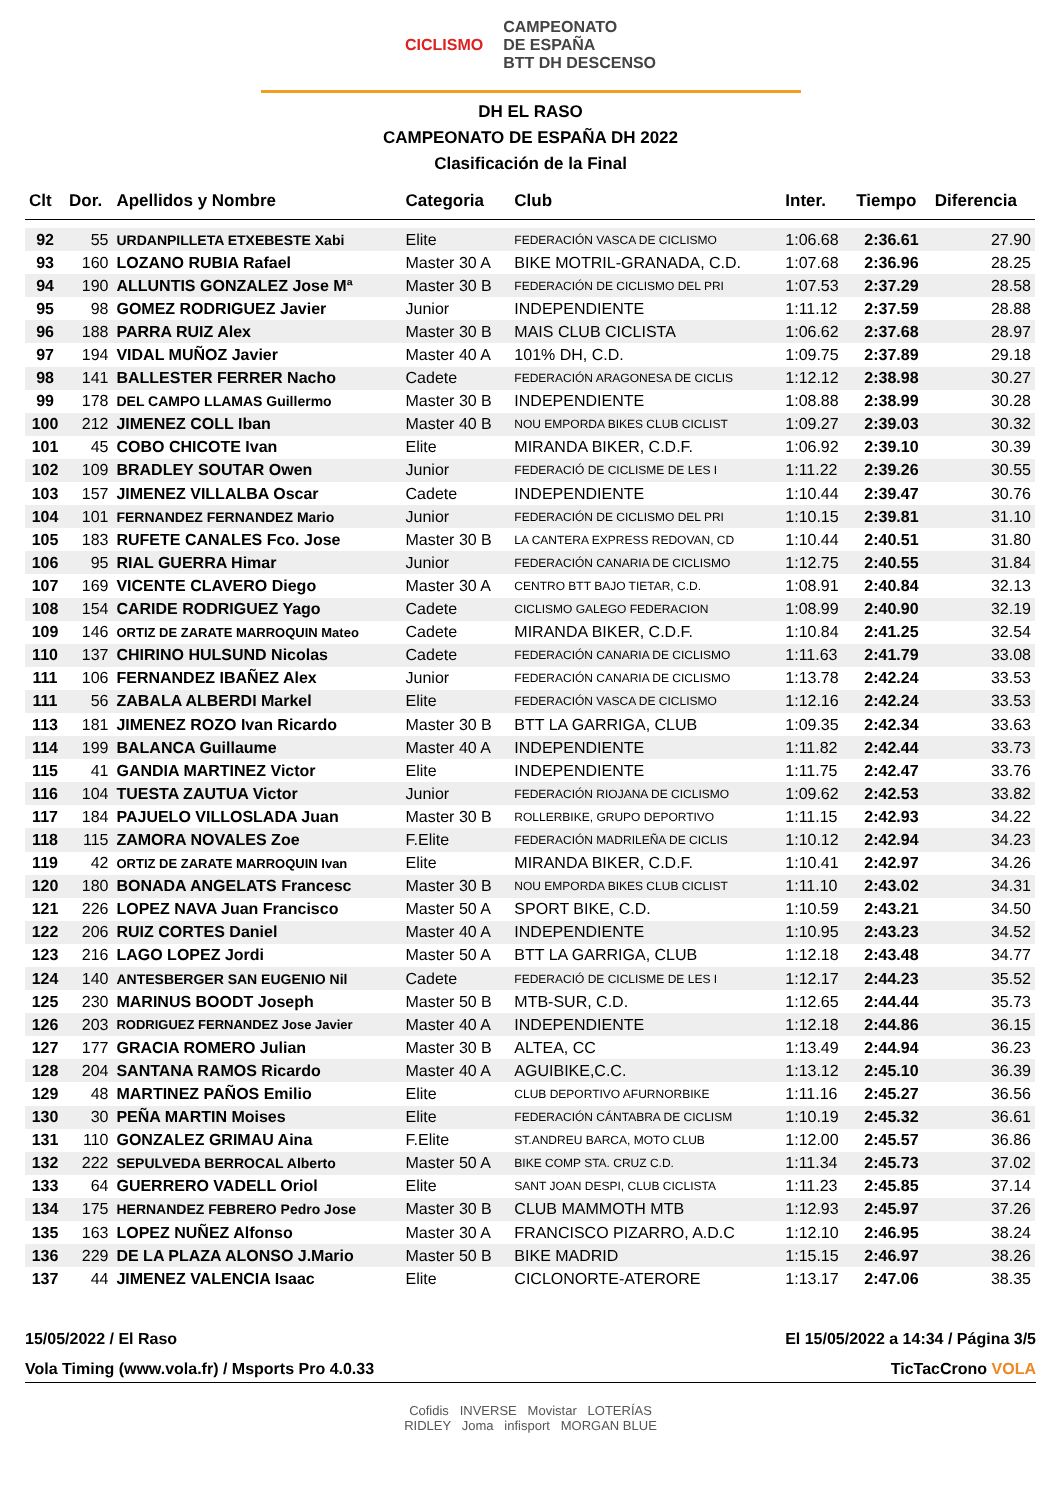CICLISMO CAMPEONATO
DE ESPAÑA
BTT DH DESCENSO
DH EL RASO
CAMPEONATO DE ESPAÑA DH 2022
Clasificación de la Final
| Clt | Dor. | Apellidos y Nombre | Categoria | Club | Inter. | Tiempo | Diferencia |
| --- | --- | --- | --- | --- | --- | --- | --- |
| 92 | 55 | URDANPILLETA ETXEBESTE Xabi | Elite | FEDERACIÓN VASCA DE CICLISMO | 1:06.68 | 2:36.61 | 27.90 |
| 93 | 160 | LOZANO RUBIA Rafael | Master 30 A | BIKE MOTRIL-GRANADA, C.D. | 1:07.68 | 2:36.96 | 28.25 |
| 94 | 190 | ALLUNTIS GONZALEZ Jose Mª | Master 30 B | FEDERACIÓN DE CICLISMO DEL PRI | 1:07.53 | 2:37.29 | 28.58 |
| 95 | 98 | GOMEZ RODRIGUEZ Javier | Junior | INDEPENDIENTE | 1:11.12 | 2:37.59 | 28.88 |
| 96 | 188 | PARRA RUIZ Alex | Master 30 B | MAIS CLUB CICLISTA | 1:06.62 | 2:37.68 | 28.97 |
| 97 | 194 | VIDAL MUÑOZ Javier | Master 40 A | 101% DH, C.D. | 1:09.75 | 2:37.89 | 29.18 |
| 98 | 141 | BALLESTER FERRER Nacho | Cadete | FEDERACIÓN ARAGONESA DE CICLIS | 1:12.12 | 2:38.98 | 30.27 |
| 99 | 178 | DEL CAMPO LLAMAS Guillermo | Master 30 B | INDEPENDIENTE | 1:08.88 | 2:38.99 | 30.28 |
| 100 | 212 | JIMENEZ COLL Iban | Master 40 B | NOU EMPORDA BIKES CLUB CICLIST | 1:09.27 | 2:39.03 | 30.32 |
| 101 | 45 | COBO CHICOTE Ivan | Elite | MIRANDA BIKER, C.D.F. | 1:06.92 | 2:39.10 | 30.39 |
| 102 | 109 | BRADLEY SOUTAR Owen | Junior | FEDERACIÓ DE CICLISME DE LES I | 1:11.22 | 2:39.26 | 30.55 |
| 103 | 157 | JIMENEZ VILLALBA Oscar | Cadete | INDEPENDIENTE | 1:10.44 | 2:39.47 | 30.76 |
| 104 | 101 | FERNANDEZ FERNANDEZ Mario | Junior | FEDERACIÓN DE CICLISMO DEL PRI | 1:10.15 | 2:39.81 | 31.10 |
| 105 | 183 | RUFETE CANALES Fco. Jose | Master 30 B | LA CANTERA EXPRESS REDOVAN, CD | 1:10.44 | 2:40.51 | 31.80 |
| 106 | 95 | RIAL GUERRA Himar | Junior | FEDERACIÓN CANARIA DE CICLISMO | 1:12.75 | 2:40.55 | 31.84 |
| 107 | 169 | VICENTE CLAVERO Diego | Master 30 A | CENTRO BTT BAJO TIETAR, C.D. | 1:08.91 | 2:40.84 | 32.13 |
| 108 | 154 | CARIDE RODRIGUEZ Yago | Cadete | CICLISMO GALEGO FEDERACION | 1:08.99 | 2:40.90 | 32.19 |
| 109 | 146 | ORTIZ DE ZARATE MARROQUIN Mateo | Cadete | MIRANDA BIKER, C.D.F. | 1:10.84 | 2:41.25 | 32.54 |
| 110 | 137 | CHIRINO HULSUND Nicolas | Cadete | FEDERACIÓN CANARIA DE CICLISMO | 1:11.63 | 2:41.79 | 33.08 |
| 111 | 106 | FERNANDEZ IBAÑEZ Alex | Junior | FEDERACIÓN CANARIA DE CICLISMO | 1:13.78 | 2:42.24 | 33.53 |
| 111 | 56 | ZABALA ALBERDI Markel | Elite | FEDERACIÓN VASCA DE CICLISMO | 1:12.16 | 2:42.24 | 33.53 |
| 113 | 181 | JIMENEZ ROZO Ivan Ricardo | Master 30 B | BTT LA GARRIGA, CLUB | 1:09.35 | 2:42.34 | 33.63 |
| 114 | 199 | BALANCA Guillaume | Master 40 A | INDEPENDIENTE | 1:11.82 | 2:42.44 | 33.73 |
| 115 | 41 | GANDIA MARTINEZ Victor | Elite | INDEPENDIENTE | 1:11.75 | 2:42.47 | 33.76 |
| 116 | 104 | TUESTA ZAUTUA Victor | Junior | FEDERACIÓN RIOJANA DE CICLISMO | 1:09.62 | 2:42.53 | 33.82 |
| 117 | 184 | PAJUELO VILLOSLADA Juan | Master 30 B | ROLLERBIKE, GRUPO DEPORTIVO | 1:11.15 | 2:42.93 | 34.22 |
| 118 | 115 | ZAMORA NOVALES Zoe | F.Elite | FEDERACIÓN MADRILEÑA DE CICLIS | 1:10.12 | 2:42.94 | 34.23 |
| 119 | 42 | ORTIZ DE ZARATE MARROQUIN Ivan | Elite | MIRANDA BIKER, C.D.F. | 1:10.41 | 2:42.97 | 34.26 |
| 120 | 180 | BONADA ANGELATS Francesc | Master 30 B | NOU EMPORDA BIKES CLUB CICLIST | 1:11.10 | 2:43.02 | 34.31 |
| 121 | 226 | LOPEZ NAVA Juan Francisco | Master 50 A | SPORT BIKE, C.D. | 1:10.59 | 2:43.21 | 34.50 |
| 122 | 206 | RUIZ CORTES Daniel | Master 40 A | INDEPENDIENTE | 1:10.95 | 2:43.23 | 34.52 |
| 123 | 216 | LAGO LOPEZ Jordi | Master 50 A | BTT LA GARRIGA, CLUB | 1:12.18 | 2:43.48 | 34.77 |
| 124 | 140 | ANTESBERGER SAN EUGENIO Nil | Cadete | FEDERACIÓ DE CICLISME DE LES I | 1:12.17 | 2:44.23 | 35.52 |
| 125 | 230 | MARINUS BOODT Joseph | Master 50 B | MTB-SUR, C.D. | 1:12.65 | 2:44.44 | 35.73 |
| 126 | 203 | RODRIGUEZ FERNANDEZ Jose Javier | Master 40 A | INDEPENDIENTE | 1:12.18 | 2:44.86 | 36.15 |
| 127 | 177 | GRACIA ROMERO Julian | Master 30 B | ALTEA, CC | 1:13.49 | 2:44.94 | 36.23 |
| 128 | 204 | SANTANA RAMOS Ricardo | Master 40 A | AGUIBIKE,C.C. | 1:13.12 | 2:45.10 | 36.39 |
| 129 | 48 | MARTINEZ PAÑOS Emilio | Elite | CLUB DEPORTIVO AFURNORBIKE | 1:11.16 | 2:45.27 | 36.56 |
| 130 | 30 | PEÑA MARTIN Moises | Elite | FEDERACIÓN CÁNTABRA DE CICLISM | 1:10.19 | 2:45.32 | 36.61 |
| 131 | 110 | GONZALEZ GRIMAU Aina | F.Elite | ST.ANDREU BARCA, MOTO CLUB | 1:12.00 | 2:45.57 | 36.86 |
| 132 | 222 | SEPULVEDA BERROCAL Alberto | Master 50 A | BIKE COMP STA. CRUZ C.D. | 1:11.34 | 2:45.73 | 37.02 |
| 133 | 64 | GUERRERO VADELL Oriol | Elite | SANT JOAN DESPI, CLUB CICLISTA | 1:11.23 | 2:45.85 | 37.14 |
| 134 | 175 | HERNANDEZ FEBRERO Pedro Jose | Master 30 B | CLUB MAMMOTH MTB | 1:12.93 | 2:45.97 | 37.26 |
| 135 | 163 | LOPEZ NUÑEZ Alfonso | Master 30 A | FRANCISCO PIZARRO, A.D.C | 1:12.10 | 2:46.95 | 38.24 |
| 136 | 229 | DE LA PLAZA ALONSO J.Mario | Master 50 B | BIKE MADRID | 1:15.15 | 2:46.97 | 38.26 |
| 137 | 44 | JIMENEZ VALENCIA Isaac | Elite | CICLONORTE-ATERORE | 1:13.17 | 2:47.06 | 38.35 |
15/05/2022 / El Raso El 15/05/2022 a 14:34 / Página 3/5
Vola Timing (www.vola.fr) / Msports Pro 4.0.33 TicTacCrono VOLA
Cofidis INVERSE Movistar LOTERÍAS
RIDLEY Joma infisport MORGAN BLUE